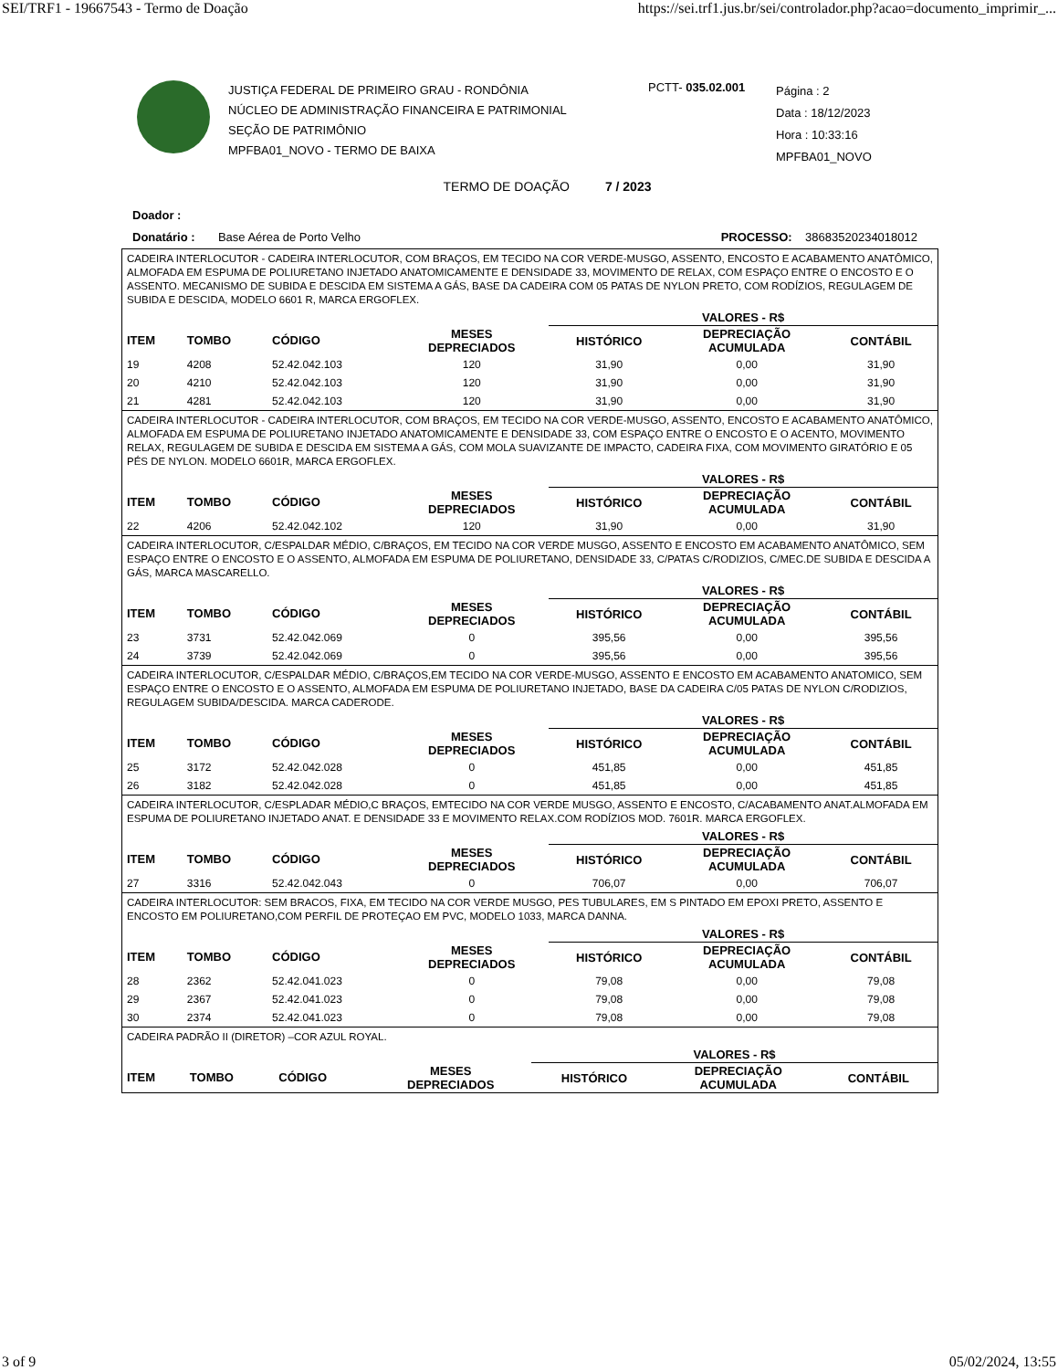SEI/TRF1 - 19667543 - Termo de Doação https://sei.trf1.jus.br/sei/controlador.php?acao=documento_imprimir_...
JUSTIÇA FEDERAL DE PRIMEIRO GRAU - RONDÔNIA
NÚCLEO DE ADMINISTRAÇÃO FINANCEIRA E PATRIMONIAL
SEÇÃO DE PATRIMÔNIO
MPFBA01_NOVO - TERMO DE BAIXA
PCTT- 035.02.001
Página : 2
Data : 18/12/2023
Hora : 10:33:16
MPFBA01_NOVO
TERMO DE DOAÇÃO 7 / 2023
Doador :
Donatário : Base Aérea de Porto Velho PROCESSO: 38683520234018012
CADEIRA INTERLOCUTOR - CADEIRA INTERLOCUTOR, COM BRAÇOS, EM TECIDO NA COR VERDE-MUSGO, ASSENTO, ENCOSTO E ACABAMENTO ANATÔMICO, ALMOFADA EM ESPUMA DE POLIURETANO INJETADO ANATOMICAMENTE E DENSIDADE 33, MOVIMENTO DE RELAX, COM ESPAÇO ENTRE O ENCOSTO E O ASSENTO. MECANISMO DE SUBIDA E DESCIDA EM SISTEMA A GÁS, BASE DA CADEIRA COM 05 PATAS DE NYLON PRETO, COM RODÍZIOS, REGULAGEM DE SUBIDA E DESCIDA, MODELO 6601 R, MARCA ERGOFLEX.
| | | | | VALORES - R$ | | |
| --- | --- | --- | --- | --- | --- | --- |
| ITEM | TOMBO | CÓDIGO | MESES DEPRECIADOS | HISTÓRICO | DEPRECIAÇÃO ACUMULADA | CONTÁBIL |
| 19 | 4208 | 52.42.042.103 | 120 | 31,90 | 0,00 | 31,90 |
| 20 | 4210 | 52.42.042.103 | 120 | 31,90 | 0,00 | 31,90 |
| 21 | 4281 | 52.42.042.103 | 120 | 31,90 | 0,00 | 31,90 |
CADEIRA INTERLOCUTOR - CADEIRA INTERLOCUTOR, COM BRAÇOS, EM TECIDO NA COR VERDE-MUSGO, ASSENTO, ENCOSTO E ACABAMENTO ANATÔMICO, ALMOFADA EM ESPUMA DE POLIURETANO INJETADO ANATOMICAMENTE E DENSIDADE 33, COM ESPAÇO ENTRE O ENCOSTO E O ACENTO, MOVIMENTO RELAX, REGULAGEM DE SUBIDA E DESCIDA EM SISTEMA A GÁS, COM MOLA SUAVIZANTE DE IMPACTO, CADEIRA FIXA, COM MOVIMENTO GIRATÓRIO E 05 PÉS DE NYLON. MODELO 6601R, MARCA ERGOFLEX.
| | | | | VALORES - R$ | | |
| --- | --- | --- | --- | --- | --- | --- |
| ITEM | TOMBO | CÓDIGO | MESES DEPRECIADOS | HISTÓRICO | DEPRECIAÇÃO ACUMULADA | CONTÁBIL |
| 22 | 4206 | 52.42.042.102 | 120 | 31,90 | 0,00 | 31,90 |
CADEIRA INTERLOCUTOR, C/ESPALDAR MÉDIO, C/BRAÇOS, EM TECIDO NA COR VERDE MUSGO, ASSENTO E ENCOSTO EM ACABAMENTO ANATÔMICO, SEM ESPAÇO ENTRE O ENCOSTO E O ASSENTO, ALMOFADA EM ESPUMA DE POLIURETANO, DENSIDADE 33, C/PATAS C/RODIZIOS, C/MEC.DE SUBIDA E DESCIDA A GÁS, MARCA MASCARELLO.
| | | | | VALORES - R$ | | |
| --- | --- | --- | --- | --- | --- | --- |
| ITEM | TOMBO | CÓDIGO | MESES DEPRECIADOS | HISTÓRICO | DEPRECIAÇÃO ACUMULADA | CONTÁBIL |
| 23 | 3731 | 52.42.042.069 | 0 | 395,56 | 0,00 | 395,56 |
| 24 | 3739 | 52.42.042.069 | 0 | 395,56 | 0,00 | 395,56 |
CADEIRA INTERLOCUTOR, C/ESPALDAR MÉDIO, C/BRAÇOS,EM TECIDO NA COR VERDE-MUSGO, ASSENTO E ENCOSTO EM ACABAMENTO ANATOMICO, SEM ESPAÇO ENTRE O ENCOSTO E O ASSENTO, ALMOFADA EM ESPUMA DE POLIURETANO INJETADO, BASE DA CADEIRA C/05 PATAS DE NYLON C/RODIZIOS, REGULAGEM SUBIDA/DESCIDA. MARCA CADERODE.
| | | | | VALORES - R$ | | |
| --- | --- | --- | --- | --- | --- | --- |
| ITEM | TOMBO | CÓDIGO | MESES DEPRECIADOS | HISTÓRICO | DEPRECIAÇÃO ACUMULADA | CONTÁBIL |
| 25 | 3172 | 52.42.042.028 | 0 | 451,85 | 0,00 | 451,85 |
| 26 | 3182 | 52.42.042.028 | 0 | 451,85 | 0,00 | 451,85 |
CADEIRA INTERLOCUTOR, C/ESPLADAR MÉDIO,C BRAÇOS, EMTECIDO NA COR VERDE MUSGO, ASSENTO E ENCOSTO, C/ACABAMENTO ANAT.ALMOFADA EM ESPUMA DE POLIURETANO INJETADO ANAT. E DENSIDADE 33 E MOVIMENTO RELAX.COM RODÍZIOS MOD. 7601R. MARCA ERGOFLEX.
| | | | | VALORES - R$ | | |
| --- | --- | --- | --- | --- | --- | --- |
| ITEM | TOMBO | CÓDIGO | MESES DEPRECIADOS | HISTÓRICO | DEPRECIAÇÃO ACUMULADA | CONTÁBIL |
| 27 | 3316 | 52.42.042.043 | 0 | 706,07 | 0,00 | 706,07 |
CADEIRA INTERLOCUTOR: SEM BRACOS, FIXA, EM TECIDO NA COR VERDE MUSGO, PES TUBULARES, EM S PINTADO EM EPOXI PRETO, ASSENTO E ENCOSTO EM POLIURETANO,COM PERFIL DE PROTEÇAO EM PVC, MODELO 1033, MARCA DANNA.
| | | | | VALORES - R$ | | |
| --- | --- | --- | --- | --- | --- | --- |
| ITEM | TOMBO | CÓDIGO | MESES DEPRECIADOS | HISTÓRICO | DEPRECIAÇÃO ACUMULADA | CONTÁBIL |
| 28 | 2362 | 52.42.041.023 | 0 | 79,08 | 0,00 | 79,08 |
| 29 | 2367 | 52.42.041.023 | 0 | 79,08 | 0,00 | 79,08 |
| 30 | 2374 | 52.42.041.023 | 0 | 79,08 | 0,00 | 79,08 |
CADEIRA PADRÃO II (DIRETOR) –COR AZUL ROYAL.
| | | | | VALORES - R$ | | |
| --- | --- | --- | --- | --- | --- | --- |
| ITEM | TOMBO | CÓDIGO | MESES DEPRECIADOS | HISTÓRICO | DEPRECIAÇÃO ACUMULADA | CONTÁBIL |
3 of 9 05/02/2024, 13:55